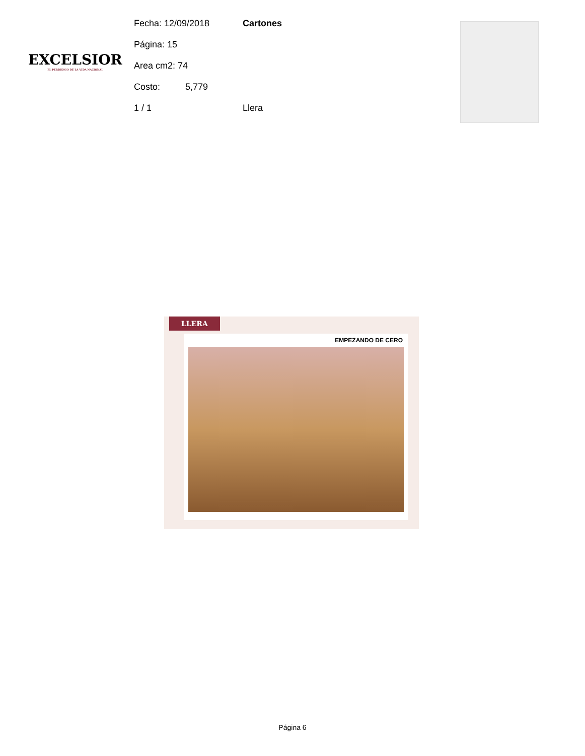EXCELSIOR
EL PERIÓDICO DE LA VIDA NACIONAL
Fecha: 12/09/2018 Cartones
Página: 15
Area cm2: 74
Costo: 5,779
1 / 1 Llera
LLERA
EMPEZANDO DE CERO
Página 6